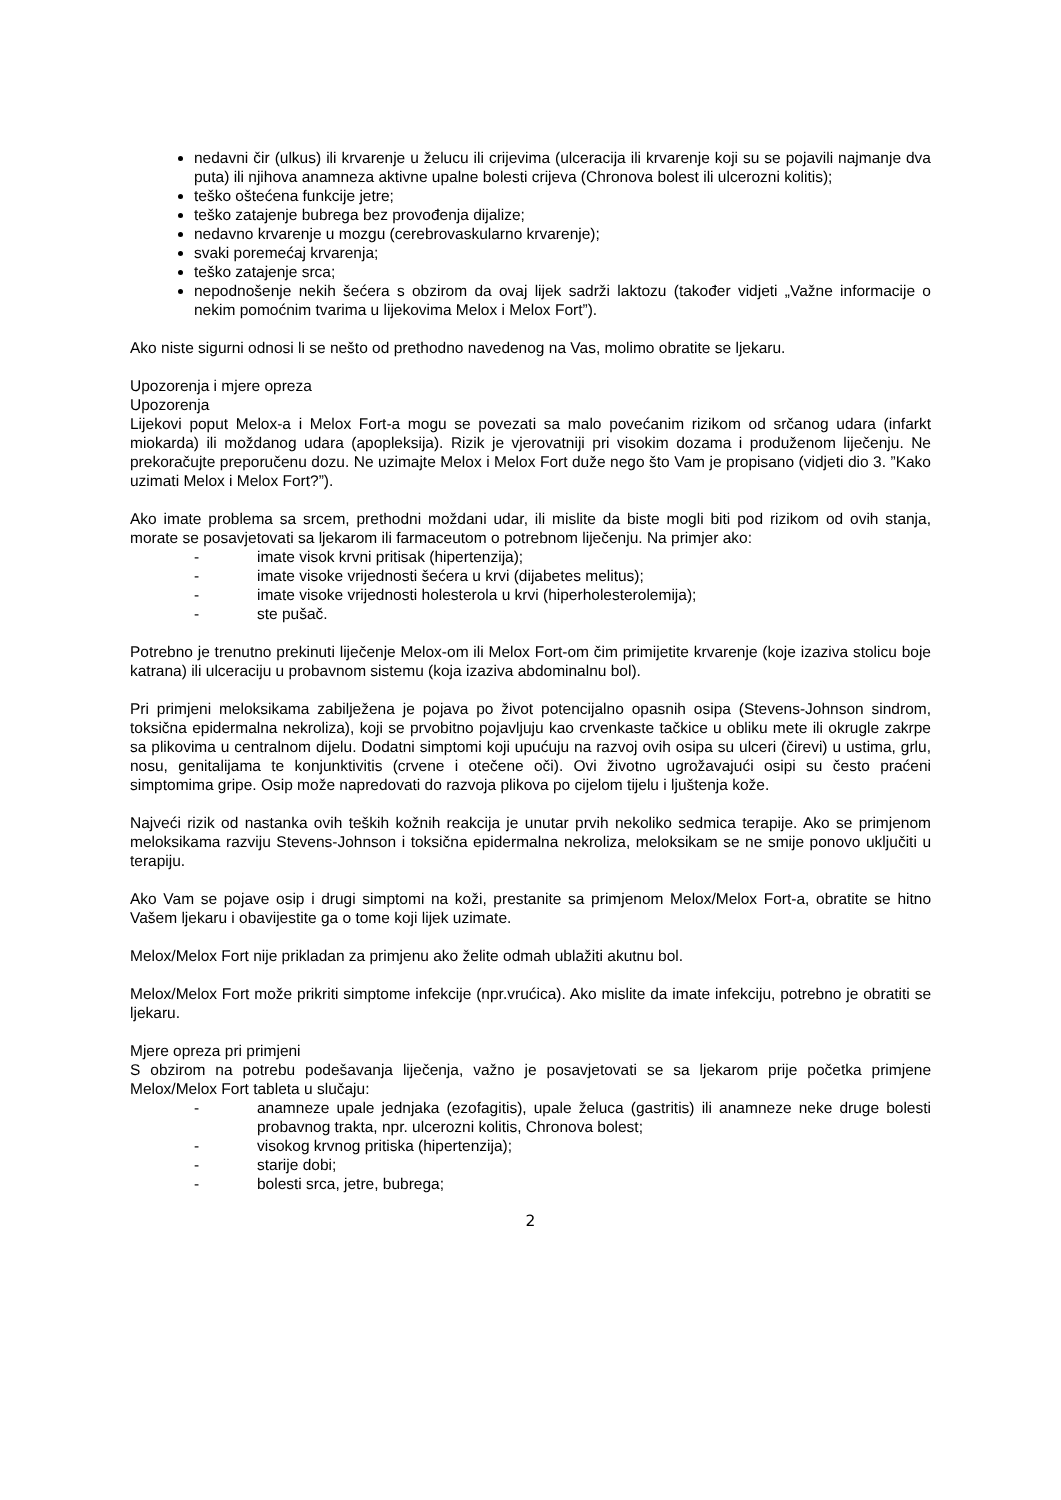nedavni čir (ulkus) ili krvarenje u želucu ili crijevima (ulceracija ili krvarenje koji su se pojavili najmanje dva puta) ili njihova anamneza aktivne upalne bolesti crijeva (Chronova bolest ili ulcerozni kolitis);
teško oštećena funkcije jetre;
teško zatajenje bubrega bez provođenja dijalize;
nedavno krvarenje u mozgu (cerebrovaskularno krvarenje);
svaki poremećaj krvarenja;
teško zatajenje srca;
nepodnošenje nekih šećera s obzirom da ovaj lijek sadrži laktozu (također vidjeti „Važne informacije o nekim pomoćnim tvarima u lijekovima Melox i Melox Fort”).
Ako niste sigurni odnosi li se nešto od prethodno navedenog na Vas, molimo obratite se ljekaru.
Upozorenja i mjere opreza
Upozorenja
Lijekovi poput Melox-a i Melox Fort-a mogu se povezati sa malo povećanim rizikom od srčanog udara (infarkt miokarda) ili moždanog udara (apopleksija). Rizik je vjerovatniji pri visokim dozama i produženom liječenju. Ne prekoračujte preporučenu dozu. Ne uzimajte Melox i Melox Fort duže nego što Vam je propisano (vidjeti dio 3. ”Kako uzimati Melox i Melox Fort?”).
Ako imate problema sa srcem, prethodni moždani udar, ili mislite da biste mogli biti pod rizikom od ovih stanja, morate se posavjetovati sa ljekarom ili farmaceutom o potrebnom liječenju. Na primjer ako:
- imate visok krvni pritisak (hipertenzija);
- imate visoke vrijednosti šećera u krvi (dijabetes melitus);
- imate visoke vrijednosti holesterola u krvi (hiperholesterolemija);
- ste pušač.
Potrebno je trenutno prekinuti liječenje Melox-om ili Melox Fort-om čim primijetite krvarenje (koje izaziva stolicu boje katrana) ili ulceraciju u probavnom sistemu (koja izaziva abdominalnu bol).
Pri primjeni meloksikama zabilježena je pojava po život potencijalno opasnih osipa (Stevens-Johnson sindrom, toksična epidermalna nekroliza), koji se prvobitno pojavljuju kao crvenkaste tačkice u obliku mete ili okrugle zakrpe sa plikovima u centralnom dijelu. Dodatni simptomi koji upućuju na razvoj ovih osipa su ulceri (čirevi) u ustima, grlu, nosu, genitalijama te konjunktivitis (crvene i otečene oči). Ovi životno ugrožavajući osipi su često praćeni simptomima gripe. Osip može napredovati do razvoja plikova po cijelom tijelu i ljuštenja kože.
Najveći rizik od nastanka ovih teških kožnih reakcija je unutar prvih nekoliko sedmica terapije. Ako se primjenom meloksikama razviju Stevens-Johnson i toksična epidermalna nekroliza, meloksikam se ne smije ponovo uključiti u terapiju.
Ako Vam se pojave osip i drugi simptomi na koži, prestanite sa primjenom Melox/Melox Fort-a, obratite se hitno Vašem ljekaru i obavijestite ga o tome koji lijek uzimate.
Melox/Melox Fort nije prikladan za primjenu ako želite odmah ublažiti akutnu bol.
Melox/Melox Fort može prikriti simptome infekcije (npr.vrućica). Ako mislite da imate infekciju, potrebno je obratiti se ljekaru.
Mjere opreza pri primjeni
S obzirom na potrebu podešavanja liječenja, važno je posavjetovati se sa ljekarom prije početka primjene Melox/Melox Fort tableta u slučaju:
- anamneze upale jednjaka (ezofagitis), upale želuca (gastritis) ili anamneze neke druge bolesti probavnog trakta, npr. ulcerozni kolitis, Chronova bolest;
- visokog krvnog pritiska (hipertenzija);
- starije dobi;
- bolesti srca, jetre, bubrega;
2